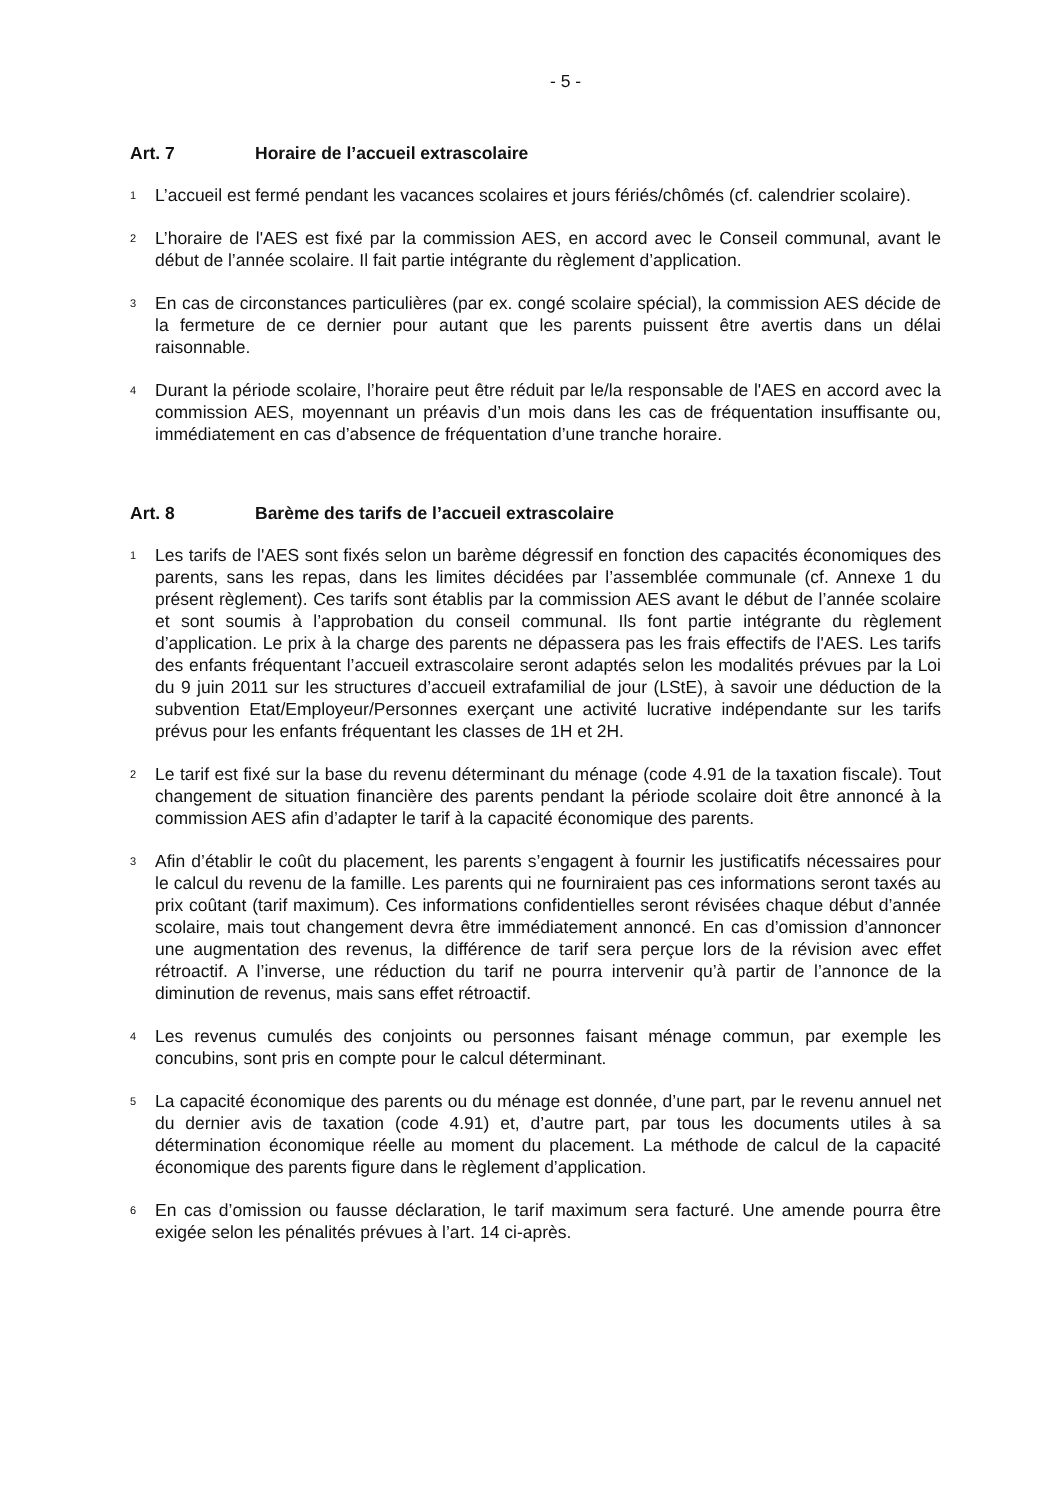- 5 -
Art. 7 Horaire de l’accueil extrascolaire
<sup>1</sup>
L’accueil est fermé pendant les vacances scolaires et jours fériés/chômés (cf. calendrier scolaire).
<sup>2</sup>
L’horaire de l'AES est fixé par la commission AES, en accord avec le Conseil communal, avant le début de l’année scolaire. Il fait partie intégrante du règlement d’application.
<sup>3</sup>
En cas de circonstances particulières (par ex. congé scolaire spécial), la commission AES décide de la fermeture de ce dernier pour autant que les parents puissent être avertis dans un délai raisonnable.
<sup>4</sup>
Durant la période scolaire, l’horaire peut être réduit par le/la responsable de l'AES en accord avec la commission AES, moyennant un préavis d’un mois dans les cas de fréquentation insuffisante ou, immédiatement en cas d’absence de fréquentation d’une tranche horaire.
Art. 8 Barème des tarifs de l’accueil extrascolaire
<sup>1</sup>
Les tarifs de l'AES sont fixés selon un barème dégressif en fonction des capacités économiques des parents, sans les repas, dans les limites décidées par l’assemblée communale (cf. Annexe 1 du présent règlement). Ces tarifs sont établis par la commission AES avant le début de l’année scolaire et sont soumis à l’approbation du conseil communal. Ils font partie intégrante du règlement d’application. Le prix à la charge des parents ne dépassera pas les frais effectifs de l'AES. Les tarifs des enfants fréquentant l’accueil extrascolaire seront adaptés selon les modalités prévues par la Loi du 9 juin 2011 sur les structures d’accueil extrafamilial de jour (LStE), à savoir une déduction de la subvention Etat/Employeur/Personnes exerçant une activité lucrative indépendante sur les tarifs prévus pour les enfants fréquentant les classes de 1H et 2H.
<sup>2</sup>
Le tarif est fixé sur la base du revenu déterminant du ménage (code 4.91 de la taxation fiscale). Tout changement de situation financière des parents pendant la période scolaire doit être annoncé à la commission AES afin d’adapter le tarif à la capacité économique des parents.
<sup>3</sup>
Afin d’établir le coût du placement, les parents s’engagent à fournir les justificatifs nécessaires pour le calcul du revenu de la famille. Les parents qui ne fourniraient pas ces informations seront taxés au prix coûtant (tarif maximum). Ces informations confidentielles seront révisées chaque début d’année scolaire, mais tout changement devra être immédiatement annoncé. En cas d’omission d’annoncer une augmentation des revenus, la différence de tarif sera perçue lors de la révision avec effet rétroactif. A l’inverse, une réduction du tarif ne pourra intervenir qu’à partir de l’annonce de la diminution de revenus, mais sans effet rétroactif.
<sup>4</sup>
Les revenus cumulés des conjoints ou personnes faisant ménage commun, par exemple les concubins, sont pris en compte pour le calcul déterminant.
<sup>5</sup>
La capacité économique des parents ou du ménage est donnée, d’une part, par le revenu annuel net du dernier avis de taxation (code 4.91) et, d’autre part, par tous les documents utiles à sa détermination économique réelle au moment du placement. La méthode de calcul de la capacité économique des parents figure dans le règlement d’application.
<sup>6</sup>
En cas d’omission ou fausse déclaration, le tarif maximum sera facturé. Une amende pourra être exigée selon les pénalités prévues à l’art. 14 ci-après.